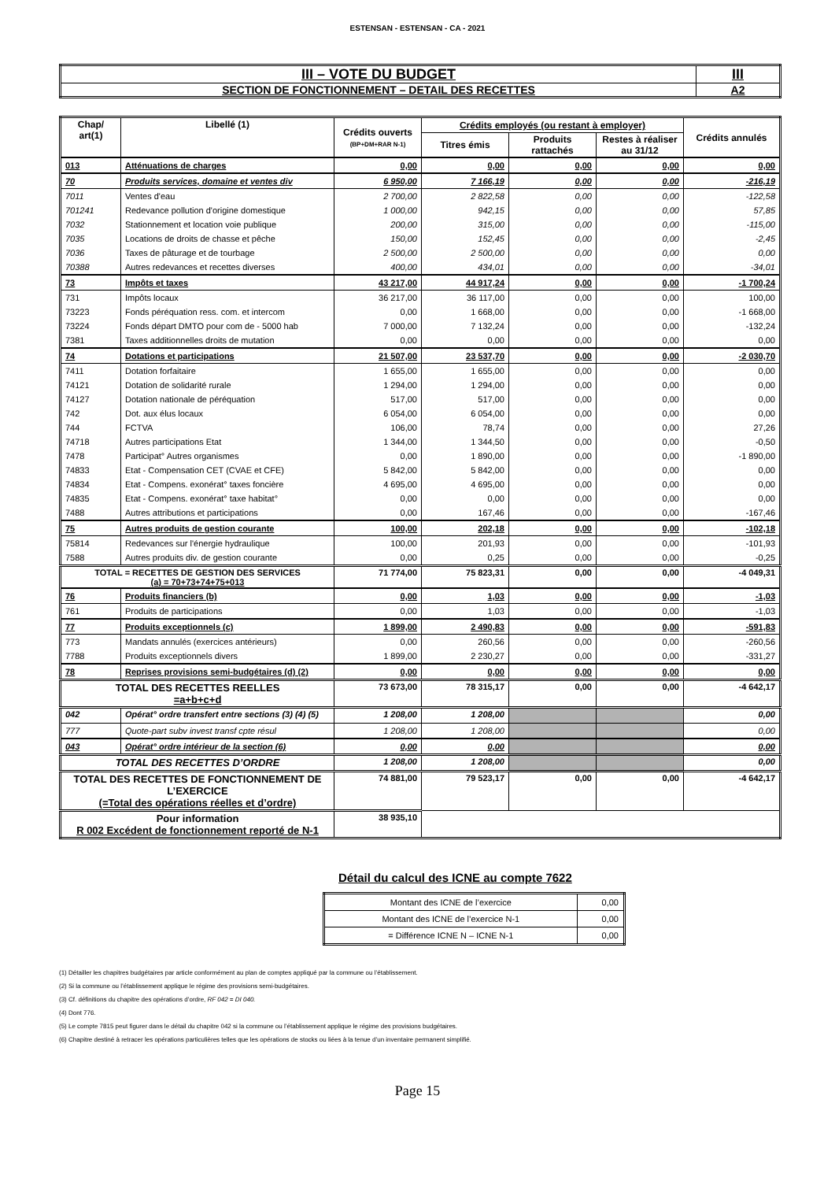ESTENSAN - ESTENSAN - CA - 2021
| III – VOTE DU BUDGET | III |
| SECTION DE FONCTIONNEMENT – DETAIL DES RECETTES | A2 |
| Chap/ art(1) | Libellé (1) | Crédits ouverts (BP+DM+RAR N-1) | Crédits employés (ou restant à employer) | | | Crédits annulés |
| --- | --- | --- | --- | --- | --- | --- |
| | | | Titres émis | Produits rattachés | Restes à réaliser au 31/12 | |
| 013 | Atténuations de charges | 0,00 | 0,00 | 0,00 | 0,00 | 0,00 |
| 70 | Produits services, domaine et ventes div | 6 950,00 | 7 166,19 | 0,00 | 0,00 | -216,19 |
| 7011 | Ventes d'eau | 2 700,00 | 2 822,58 | 0,00 | 0,00 | -122,58 |
| 701241 | Redevance pollution d'origine domestique | 1 000,00 | 942,15 | 0,00 | 0,00 | 57,85 |
| 7032 | Stationnement et location voie publique | 200,00 | 315,00 | 0,00 | 0,00 | -115,00 |
| 7035 | Locations de droits de chasse et pêche | 150,00 | 152,45 | 0,00 | 0,00 | -2,45 |
| 7036 | Taxes de pâturage et de tourbage | 2 500,00 | 2 500,00 | 0,00 | 0,00 | 0,00 |
| 70388 | Autres redevances et recettes diverses | 400,00 | 434,01 | 0,00 | 0,00 | -34,01 |
| 73 | Impôts et taxes | 43 217,00 | 44 917,24 | 0,00 | 0,00 | -1 700,24 |
| 731 | Impôts locaux | 36 217,00 | 36 117,00 | 0,00 | 0,00 | 100,00 |
| 73223 | Fonds péréquation ress. com. et intercom | 0,00 | 1 668,00 | 0,00 | 0,00 | -1 668,00 |
| 73224 | Fonds départ DMTO pour com de - 5000 hab | 7 000,00 | 7 132,24 | 0,00 | 0,00 | -132,24 |
| 7381 | Taxes additionnelles droits de mutation | 0,00 | 0,00 | 0,00 | 0,00 | 0,00 |
| 74 | Dotations et participations | 21 507,00 | 23 537,70 | 0,00 | 0,00 | -2 030,70 |
| 7411 | Dotation forfaitaire | 1 655,00 | 1 655,00 | 0,00 | 0,00 | 0,00 |
| 74121 | Dotation de solidarité rurale | 1 294,00 | 1 294,00 | 0,00 | 0,00 | 0,00 |
| 74127 | Dotation nationale de péréquation | 517,00 | 517,00 | 0,00 | 0,00 | 0,00 |
| 742 | Dot. aux élus locaux | 6 054,00 | 6 054,00 | 0,00 | 0,00 | 0,00 |
| 744 | FCTVA | 106,00 | 78,74 | 0,00 | 0,00 | 27,26 |
| 74718 | Autres participations Etat | 1 344,00 | 1 344,50 | 0,00 | 0,00 | -0,50 |
| 7478 | Participat° Autres organismes | 0,00 | 1 890,00 | 0,00 | 0,00 | -1 890,00 |
| 74833 | Etat - Compensation CET (CVAE et CFE) | 5 842,00 | 5 842,00 | 0,00 | 0,00 | 0,00 |
| 74834 | Etat - Compens. exonérat° taxes foncière | 4 695,00 | 4 695,00 | 0,00 | 0,00 | 0,00 |
| 74835 | Etat - Compens. exonérat° taxe habitat° | 0,00 | 0,00 | 0,00 | 0,00 | 0,00 |
| 7488 | Autres attributions et participations | 0,00 | 167,46 | 0,00 | 0,00 | -167,46 |
| 75 | Autres produits de gestion courante | 100,00 | 202,18 | 0,00 | 0,00 | -102,18 |
| 75814 | Redevances sur l'énergie hydraulique | 100,00 | 201,93 | 0,00 | 0,00 | -101,93 |
| 7588 | Autres produits div. de gestion courante | 0,00 | 0,25 | 0,00 | 0,00 | -0,25 |
| TOTAL = RECETTES DE GESTION DES SERVICES (a) = 70+73+74+75+013 | | 71 774,00 | 75 823,31 | 0,00 | 0,00 | -4 049,31 |
| 76 | Produits financiers (b) | 0,00 | 1,03 | 0,00 | 0,00 | -1,03 |
| 761 | Produits de participations | 0,00 | 1,03 | 0,00 | 0,00 | -1,03 |
| 77 | Produits exceptionnels (c) | 1 899,00 | 2 490,83 | 0,00 | 0,00 | -591,83 |
| 773 | Mandats annulés (exercices antérieurs) | 0,00 | 260,56 | 0,00 | 0,00 | -260,56 |
| 7788 | Produits exceptionnels divers | 1 899,00 | 2 230,27 | 0,00 | 0,00 | -331,27 |
| 78 | Reprises provisions semi-budgétaires (d) (2) | 0,00 | 0,00 | 0,00 | 0,00 | 0,00 |
| TOTAL DES RECETTES REELLES =a+b+c+d | | 73 673,00 | 78 315,17 | 0,00 | 0,00 | -4 642,17 |
| 042 | Opérat° ordre transfert entre sections (3) (4) (5) | 1 208,00 | 1 208,00 | | | 0,00 |
| 777 | Quote-part subv invest transf cpte résul | 1 208,00 | 1 208,00 | | | 0,00 |
| 043 | Opérat° ordre intérieur de la section (6) | 0,00 | 0,00 | | | 0,00 |
| TOTAL DES RECETTES D’ORDRE | | 1 208,00 | 1 208,00 | | | 0,00 |
| TOTAL DES RECETTES DE FONCTIONNEMENT DE L’EXERCICE (=Total des opérations réelles et d’ordre) | | 74 881,00 | 79 523,17 | 0,00 | 0,00 | -4 642,17 |
| Pour information R 002 Excédent de fonctionnement reporté de N-1 | | 38 935,10 | | | | |
Détail du calcul des ICNE au compte 7622
| Montant des ICNE de l’exercice | 0,00 |
| Montant des ICNE de l’exercice N-1 | 0,00 |
| = Différence ICNE N – ICNE N-1 | 0,00 |
(1) Détailler les chapitres budgétaires par article conformément au plan de comptes appliqué par la commune ou l’établissement.
(2) Si la commune ou l’établissement applique le régime des provisions semi-budgétaires.
(3) Cf. définitions du chapitre des opérations d’ordre, RF 042 = DI 040.
(4) Dont 776.
(5) Le compte 7815 peut figurer dans le détail du chapitre 042 si la commune ou l’établissement applique le régime des provisions budgétaires.
(6) Chapitre destiné à retracer les opérations particulières telles que les opérations de stocks ou liées à la tenue d’un inventaire permanent simplifié.
Page 15